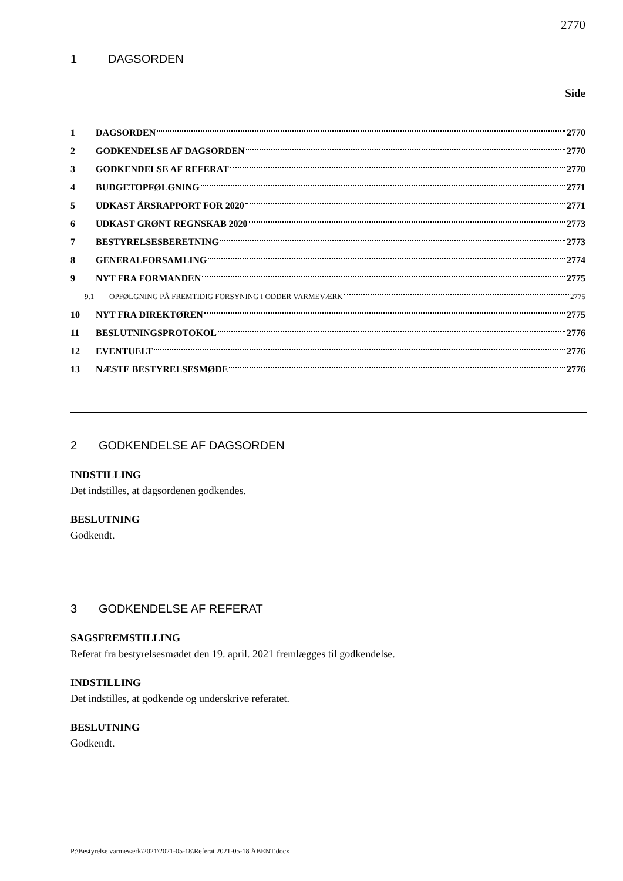2770
1 DAGSORDEN
Side
1 DAGSORDEN 2770
2 GODKENDELSE AF DAGSORDEN 2770
3 GODKENDELSE AF REFERAT 2770
4 BUDGETOPFØLGNING 2771
5 UDKAST ÅRSRAPPORT FOR 2020 2771
6 UDKAST GRØNT REGNSKAB 2020 2773
7 BESTYRELSESBERETNING 2773
8 GENERALFORSAMLING 2774
9 NYT FRA FORMANDEN 2775
9.1 OPFØLGNING PÅ FREMTIDIG FORSYNING I ODDER VARMEVÆRK 2775
10 NYT FRA DIREKTØREN 2775
11 BESLUTNINGSPROTOKOL 2776
12 EVENTUELT 2776
13 NÆSTE BESTYRELSESMØDE 2776
2 GODKENDELSE AF DAGSORDEN
INDSTILLING
Det indstilles, at dagsordenen godkendes.
BESLUTNING
Godkendt.
3 GODKENDELSE AF REFERAT
SAGSFREMSTILLING
Referat fra bestyrelsesmødet den 19. april. 2021 fremlægges til godkendelse.
INDSTILLING
Det indstilles, at godkende og underskrive referatet.
BESLUTNING
Godkendt.
P:\Bestyrelse varmeværk\2021\2021-05-18\Referat 2021-05-18 ÅBENT.docx